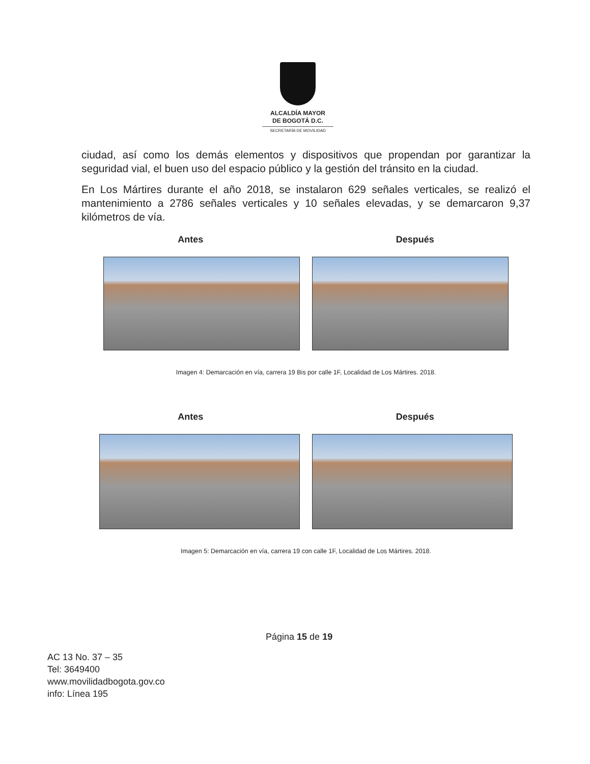ALCALDÍA MAYOR
DE BOGOTÁ D.C.
SECRETARÍA DE MOVILIDAD
ciudad, así como los demás elementos y dispositivos que propendan por garantizar la seguridad vial, el buen uso del espacio público y la gestión del tránsito en la ciudad.
En Los Mártires durante el año 2018, se instalaron 629 señales verticales, se realizó el mantenimiento a 2786 señales verticales y 10 señales elevadas, y se demarcaron 9,37 kilómetros de vía.
Antes Después
Imagen 4: Demarcación en vía, carrera 19 Bis por calle 1F, Localidad de Los Mártires. 2018.
Antes Después
Imagen 5: Demarcación en vía, carrera 19 con calle 1F, Localidad de Los Mártires. 2018.
Página 15 de 19
AC 13 No. 37 – 35
Tel: 3649400
www.movilidadbogota.gov.co
info: Línea 195